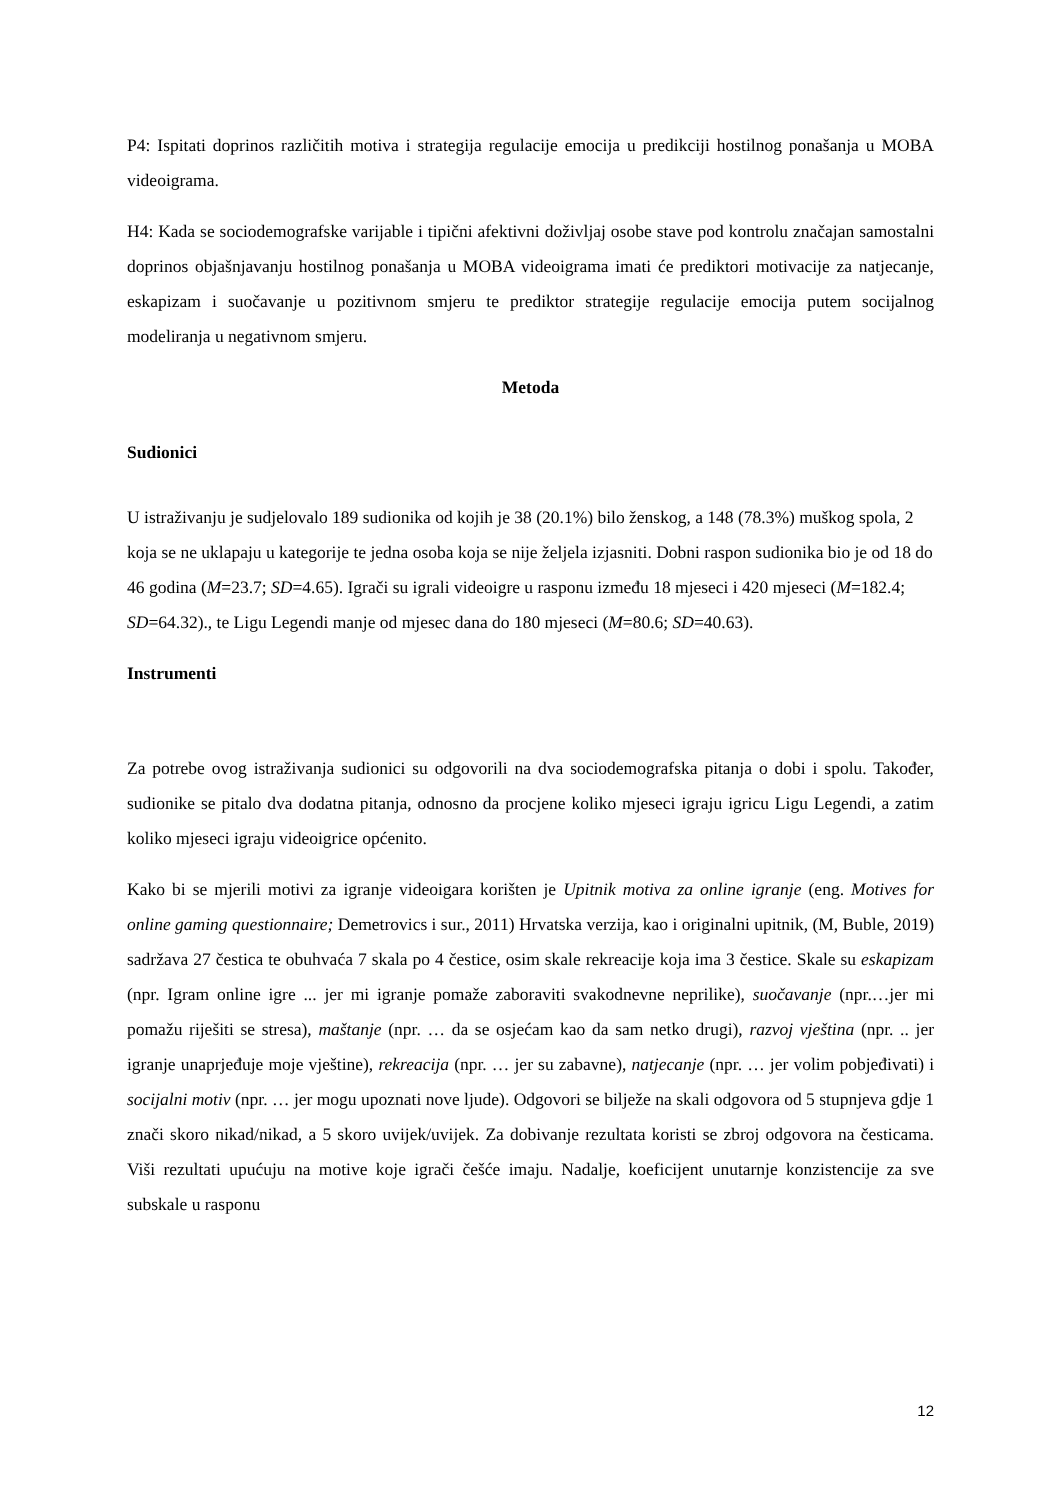P4: Ispitati doprinos različitih motiva i strategija regulacije emocija u predikciji hostilnog ponašanja u MOBA videoigrama.
H4: Kada se sociodemografske varijable i tipični afektivni doživljaj osobe stave pod kontrolu značajan samostalni doprinos objašnjavanju hostilnog ponašanja u MOBA videoigrama imati će prediktori motivacije za natjecanje, eskapizam i suočavanje u pozitivnom smjeru te prediktor strategije regulacije emocija putem socijalnog modeliranja u negativnom smjeru.
Metoda
Sudionici
U istraživanju je sudjelovalo 189 sudionika od kojih je 38 (20.1%) bilo ženskog, a 148 (78.3%) muškog spola, 2 koja se ne uklapaju u kategorije te jedna osoba koja se nije željela izjasniti. Dobni raspon sudionika bio je od 18 do 46 godina (M=23.7; SD=4.65). Igrači su igrali videoigre u rasponu između 18 mjeseci i 420 mjeseci (M=182.4; SD=64.32)., te Ligu Legendi manje od mjesec dana do 180 mjeseci (M=80.6; SD=40.63).
Instrumenti
Za potrebe ovog istraživanja sudionici su odgovorili na dva sociodemografska pitanja o dobi i spolu. Također, sudionike se pitalo dva dodatna pitanja, odnosno da procjene koliko mjeseci igraju igricu Ligu Legendi, a zatim koliko mjeseci igraju videoigrice općenito.
Kako bi se mjerili motivi za igranje videoigara korišten je Upitnik motiva za online igranje (eng. Motives for online gaming questionnaire; Demetrovics i sur., 2011) Hrvatska verzija, kao i originalni upitnik, (M, Buble, 2019) sadržava 27 čestica te obuhvaća 7 skala po 4 čestice, osim skale rekreacije koja ima 3 čestice. Skale su eskapizam (npr. Igram online igre ... jer mi igranje pomaže zaboraviti svakodnevne neprilike), suočavanje (npr.…jer mi pomažu riješiti se stresa), maštanje (npr. … da se osjećam kao da sam netko drugi), razvoj vještina (npr. .. jer igranje unaprjeđuje moje vještine), rekreacija (npr. … jer su zabavne), natjecanje (npr. … jer volim pobjeđivati) i socijalni motiv (npr. … jer mogu upoznati nove ljude). Odgovori se bilježe na skali odgovora od 5 stupnjeva gdje 1 znači skoro nikad/nikad, a 5 skoro uvijek/uvijek. Za dobivanje rezultata koristi se zbroj odgovora na česticama. Viši rezultati upućuju na motive koje igrači češće imaju. Nadalje, koeficijent unutarnje konzistencije za sve subskale u rasponu
12